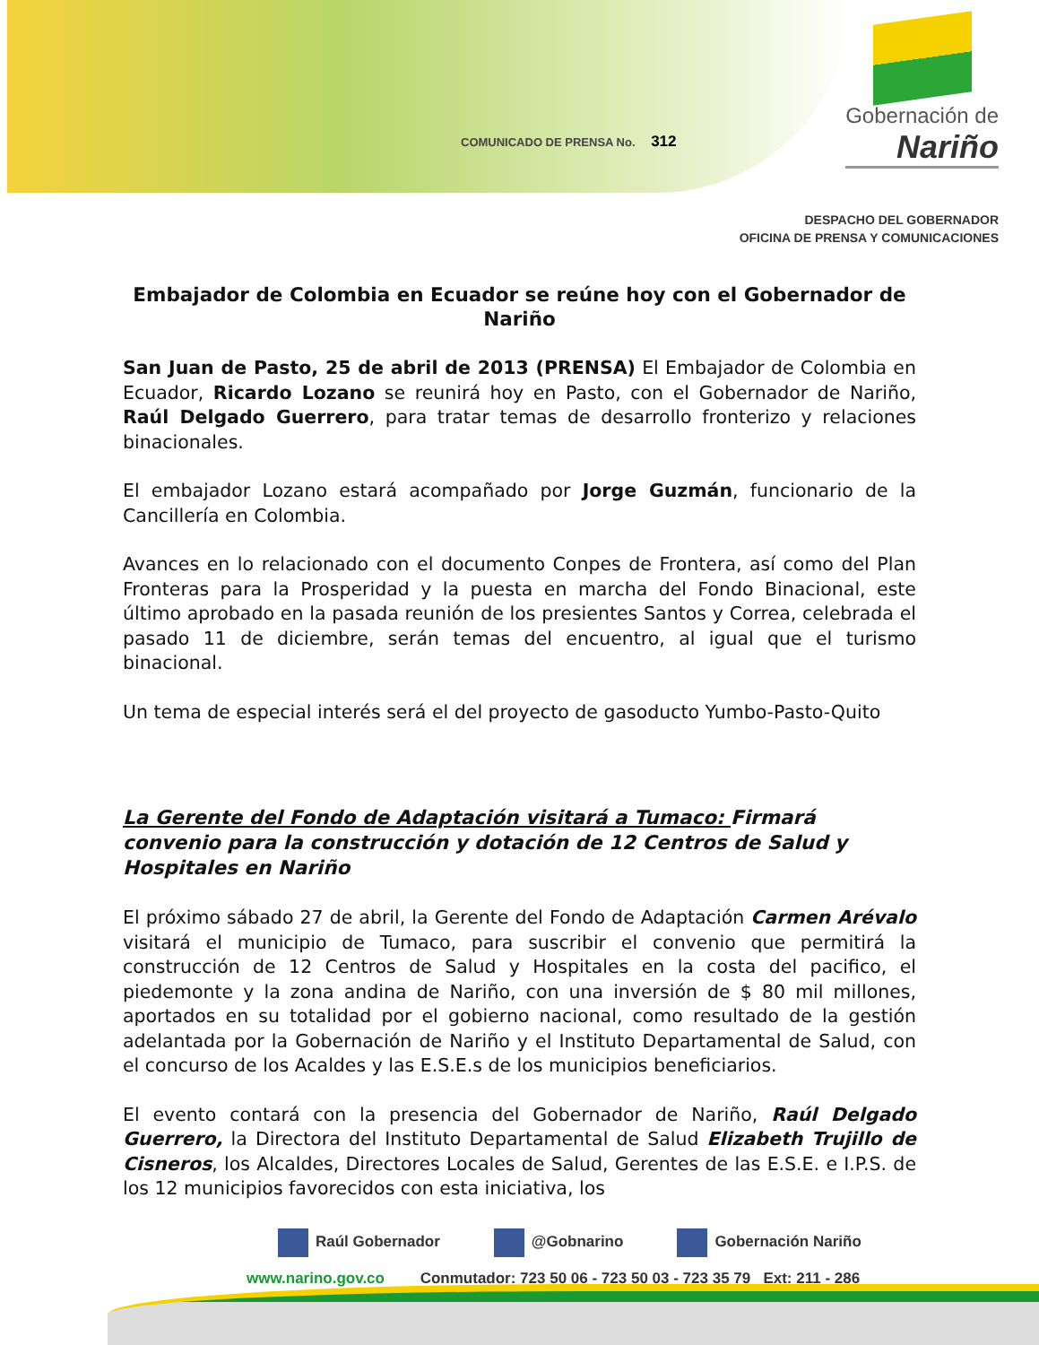COMUNICADO DE PRENSA No. 312
Gobernación de
Nariño
DESPACHO DEL GOBERNADOR
OFICINA DE PRENSA Y COMUNICACIONES
Embajador de Colombia en Ecuador se reúne hoy con el Gobernador de Nariño
San Juan de Pasto, 25 de abril de 2013 (PRENSA) El Embajador de Colombia en Ecuador, Ricardo Lozano se reunirá hoy en Pasto, con el Gobernador de Nariño, Raúl Delgado Guerrero, para tratar temas de desarrollo fronterizo y relaciones binacionales.
El embajador Lozano estará acompañado por Jorge Guzmán, funcionario de la Cancillería en Colombia.
Avances en lo relacionado con el documento Conpes de Frontera, así como del Plan Fronteras para la Prosperidad y la puesta en marcha del Fondo Binacional, este último aprobado en la pasada reunión de los presientes Santos y Correa, celebrada el pasado 11 de diciembre, serán temas del encuentro, al igual que el turismo binacional.
Un tema de especial interés será el del proyecto de gasoducto Yumbo-Pasto-Quito
La Gerente del Fondo de Adaptación visitará a Tumaco: Firmará convenio para la construcción y dotación de 12 Centros de Salud y Hospitales en Nariño
El próximo sábado 27 de abril, la Gerente del Fondo de Adaptación Carmen Arévalo visitará el municipio de Tumaco, para suscribir el convenio que permitirá la construcción de 12 Centros de Salud y Hospitales en la costa del pacifico, el piedemonte y la zona andina de Nariño, con una inversión de $ 80 mil millones, aportados en su totalidad por el gobierno nacional, como resultado de la gestión adelantada por la Gobernación de Nariño y el Instituto Departamental de Salud, con el concurso de los Acaldes y las E.S.E.s de los municipios beneficiarios.
El evento contará con la presencia del Gobernador de Nariño, Raúl Delgado Guerrero, la Directora del Instituto Departamental de Salud Elizabeth Trujillo de Cisneros, los Alcaldes, Directores Locales de Salud, Gerentes de las E.S.E. e I.P.S. de los 12 municipios favorecidos con esta iniciativa, los
Raúl Gobernador @Gobnarino Gobernación Nariño
www.narino.gov.co Conmutador: 723 50 06 - 723 50 03 - 723 35 79 Ext: 211 - 286